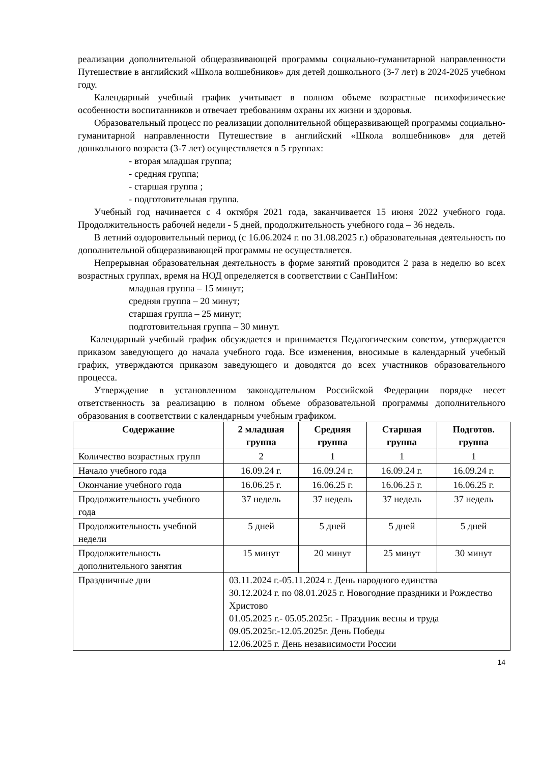реализации дополнительной общеразвивающей программы социально-гуманитарной направленности Путешествие в английский «Школа волшебников» для детей дошкольного (3-7 лет) в 2024-2025 учебном году.
Календарный учебный график учитывает в полном объеме возрастные психофизические особенности воспитанников и отвечает требованиям охраны их жизни и здоровья.
Образовательный процесс по реализации дополнительной общеразвивающей программы социально-гуманитарной направленности Путешествие в английский «Школа волшебников» для детей дошкольного возраста (3-7 лет) осуществляется в 5 группах:
- вторая младшая группа;
- средняя группа;
- старшая группа ;
- подготовительная группа.
Учебный год начинается с 4 октября 2021 года, заканчивается 15 июня 2022 учебного года. Продолжительность рабочей недели - 5 дней, продолжительность учебного года – 36 недель.
В летний оздоровительный период (с 16.06.2024 г. по 31.08.2025 г.) образовательная деятельность по дополнительной общеразвивающей программы не осуществляется.
Непрерывная образовательная деятельность в форме занятий проводится 2 раза в неделю во всех возрастных группах, время на НОД определяется в соответствии с СанПиНом:
младшая группа – 15 минут;
средняя группа – 20 минут;
старшая группа – 25 минут;
подготовительная группа – 30 минут.
Календарный учебный график обсуждается и принимается Педагогическим советом, утверждается приказом заведующего до начала учебного года. Все изменения, вносимые в календарный учебный график, утверждаются приказом заведующего и доводятся до всех участников образовательного процесса.
Утверждение в установленном законодательном Российской Федерации порядке несет ответственность за реализацию в полном объеме образовательной программы дополнительного образования в соответствии с календарным учебным графиком.
| Содержание | 2 младшая группа | Средняя группа | Старшая группа | Подготов. группа |
| --- | --- | --- | --- | --- |
| Количество возрастных групп | 2 | 1 | 1 | 1 |
| Начало учебного года | 16.09.24 г. | 16.09.24 г. | 16.09.24 г. | 16.09.24 г. |
| Окончание учебного года | 16.06.25 г. | 16.06.25 г. | 16.06.25 г. | 16.06.25 г. |
| Продолжительность учебного года | 37 недель | 37 недель | 37 недель | 37 недель |
| Продолжительность учебной недели | 5 дней | 5 дней | 5 дней | 5 дней |
| Продолжительность дополнительного занятия | 15 минут | 20 минут | 25 минут | 30 минут |
| Праздничные дни | 03.11.2024 г.-05.11.2024 г. День народного единства 30.12.2024 г. по 08.01.2025 г. Новогодние праздники и Рождество Христово 01.05.2025 г.- 05.05.2025г. - Праздник весны и труда 09.05.2025г.-12.05.2025г. День Победы 12.06.2025 г. День независимости России | | | |
14